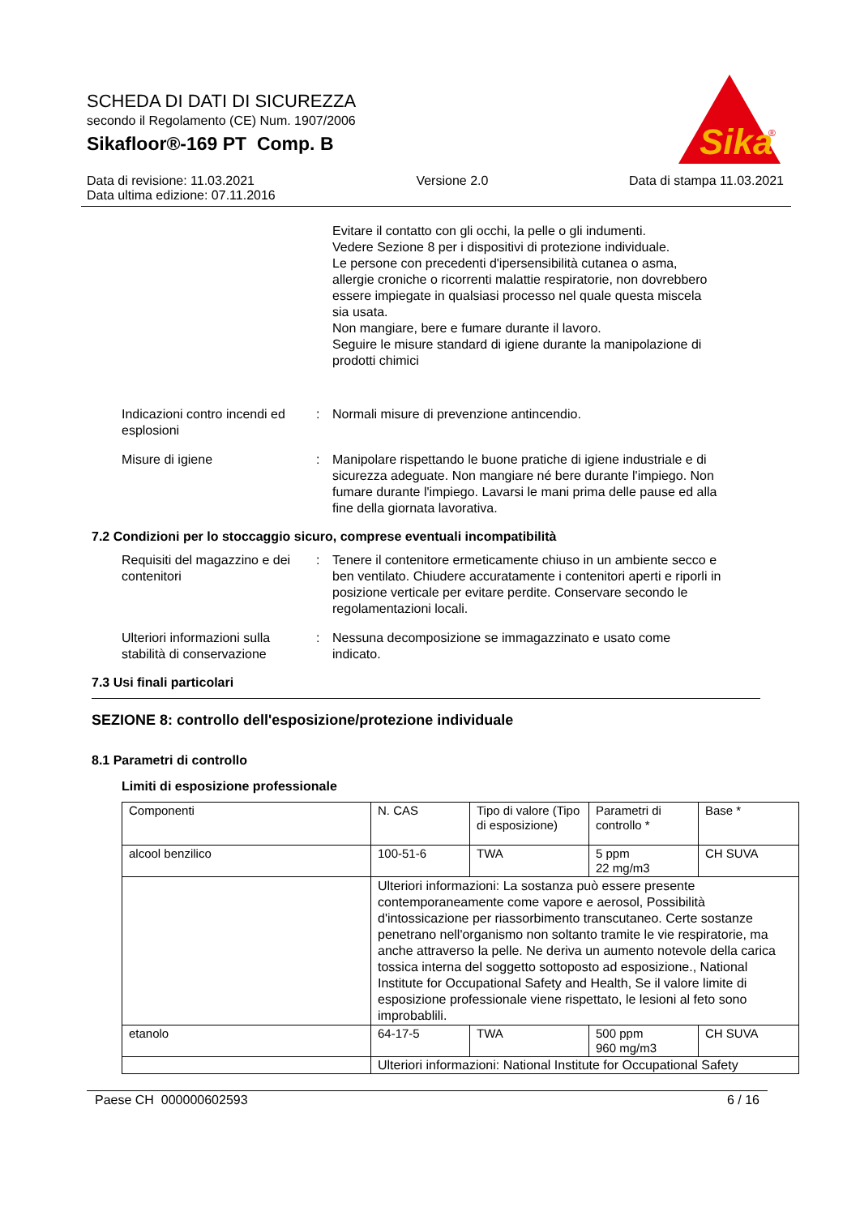SCHEDA DI DATI DI SICUREZZA
secondo il Regolamento (CE) Num. 1907/2006
Sikafloor®-169 PT Comp. B
Sika
®
Data di revisione: 11.03.2021
Data ultima edizione: 07.11.2016
Versione 2.0 Data di stampa 11.03.2021
Evitare il contatto con gli occhi, la pelle o gli indumenti.
Vedere Sezione 8 per i dispositivi di protezione individuale.
Le persone con precedenti d'ipersensibilità cutanea o asma, allergie croniche o ricorrenti malattie respiratorie, non dovrebbero essere impiegate in qualsiasi processo nel quale questa miscela sia usata.
Non mangiare, bere e fumare durante il lavoro.
Seguire le misure standard di igiene durante la manipolazione di prodotti chimici
Indicazioni contro incendi ed esplosioni
: Normali misure di prevenzione antincendio.
Misure di igiene : Manipolare rispettando le buone pratiche di igiene industriale e di sicurezza adeguate. Non mangiare né bere durante l'impiego. Non fumare durante l'impiego. Lavarsi le mani prima delle pause ed alla fine della giornata lavorativa.
7.2 Condizioni per lo stoccaggio sicuro, comprese eventuali incompatibilità
Requisiti del magazzino e dei contenitori
: Tenere il contenitore ermeticamente chiuso in un ambiente secco e ben ventilato. Chiudere accuratamente i contenitori aperti e riporli in posizione verticale per evitare perdite. Conservare secondo le regolamentazioni locali.
Ulteriori informazioni sulla stabilità di conservazione
: Nessuna decomposizione se immagazzinato e usato come indicato.
7.3 Usi finali particolari
SEZIONE 8: controllo dell'esposizione/protezione individuale
8.1 Parametri di controllo
Limiti di esposizione professionale
| Componenti | N. CAS | Tipo di valore (Tipo di esposizione) | Parametri di controllo * | Base * |
| alcool benzilico | 100-51-6 | TWA | 5 ppm 22 mg/m3 | CH SUVA |
| | Ulteriori informazioni: La sostanza può essere presente contemporaneamente come vapore e aerosol, Possibilità d'intossicazione per riassorbimento transcutaneo. Certe sostanze penetrano nell'organismo non soltanto tramite le vie respiratorie, ma anche attraverso la pelle. Ne deriva un aumento notevole della carica tossica interna del soggetto sottoposto ad esposizione., National Institute for Occupational Safety and Health, Se il valore limite di esposizione professionale viene rispettato, le lesioni al feto sono improbablili. | | | |
| etanolo | 64-17-5 | TWA | 500 ppm 960 mg/m3 | CH SUVA |
| | Ulteriori informazioni: National Institute for Occupational Safety | | | |
Paese CH 000000602593 6 / 16